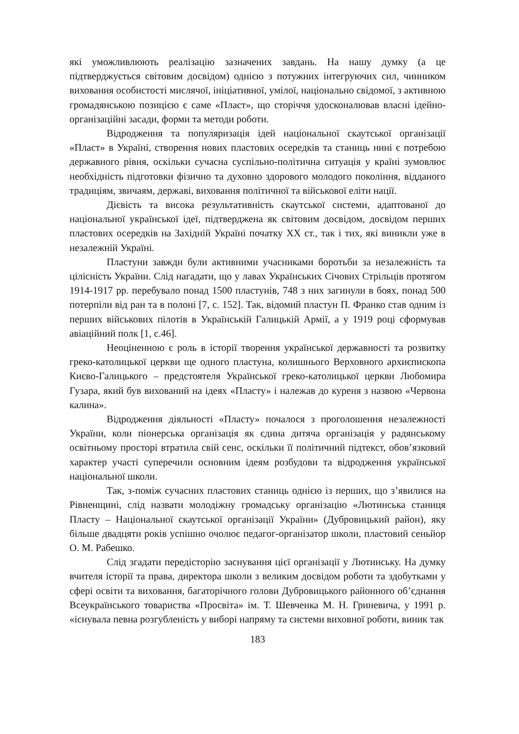які уможливлюють реалізацію зазначених завдань. На нашу думку (а це підтверджується світовим досвідом) однією з потужних інтегруючих сил, чинником виховання особистості мислячої, ініціативної, умілої, національно свідомої, з активною громадянською позицією є саме «Пласт», що сторіччя удосконалював власні ідейно-організаційні засади, форми та методи роботи.
Відродження та популяризація ідей національної скаутської організації «Пласт» в Україні, створення нових пластових осередків та станиць нині є потребою державного рівня, оскільки сучасна суспільно-політична ситуація у країні зумовлює необхідність підготовки фізично та духовно здорового молодого покоління, відданого традиціям, звичаям, державі, виховання політичної та військової еліти нації.
Дієвість та висока результативність скаутської системи, адаптованої до національної української ідеї, підтверджена як світовим досвідом, досвідом перших пластових осередків на Західній Україні початку ХХ ст., так і тих, які виникли уже в незалежній Україні.
Пластуни завжди були активними учасниками боротьби за незалежність та цілісність України. Слід нагадати, що у лавах Українських Січових Стрільців протягом 1914-1917 рр. перебувало понад 1500 пластунів, 748 з них загинули в боях, понад 500 потерпіли від ран та в полоні [7, с. 152]. Так, відомий пластун П. Франко став одним із перших військових пілотів в Українській Галицькій Армії, а у 1919 році сформував авіаційний полк [1, с.46].
Неоціненною є роль в історії творення української державності та розвитку греко-католицької церкви ще одного пластуна, колишнього Верховного архиєпископа Києво-Галицького – предстоятеля Української греко-католицької церкви Любомира Гузара, який був вихований на ідеях «Пласту» і належав до куреня з назвою «Червона калина».
Відродження діяльності «Пласту» почалося з проголошення незалежності України, коли піонерська організація як єдина дитяча організація у радянському освітньому просторі втратила свій сенс, оскільки її політичний підтекст, обов’язковий характер участі суперечили основним ідеям розбудови та відродження української національної школи.
Так, з-поміж сучасних пластових станиць однією із перших, що з’явилися на Рівненщині, слід назвати молодіжну громадську організацію «Лютинська станиця Пласту – Національної скаутської організації України» (Дубровицький район), яку більше двадцяти років успішно очолює педагог-організатор школи, пластовий сеньйор О. М. Рабешко.
Слід згадати передісторію заснування цієї організації у Лютинську. На думку вчителя історії та права, директора школи з великим досвідом роботи та здобутками у сфері освіти та виховання, багаторічного голови Дубровицького районного об’єднання Всеукраїнського товариства «Просвіта» ім. Т. Шевченка М. Н. Гриневича, у 1991 р. «існувала певна розгубленість у виборі напряму та системи виховної роботи, виник так
183